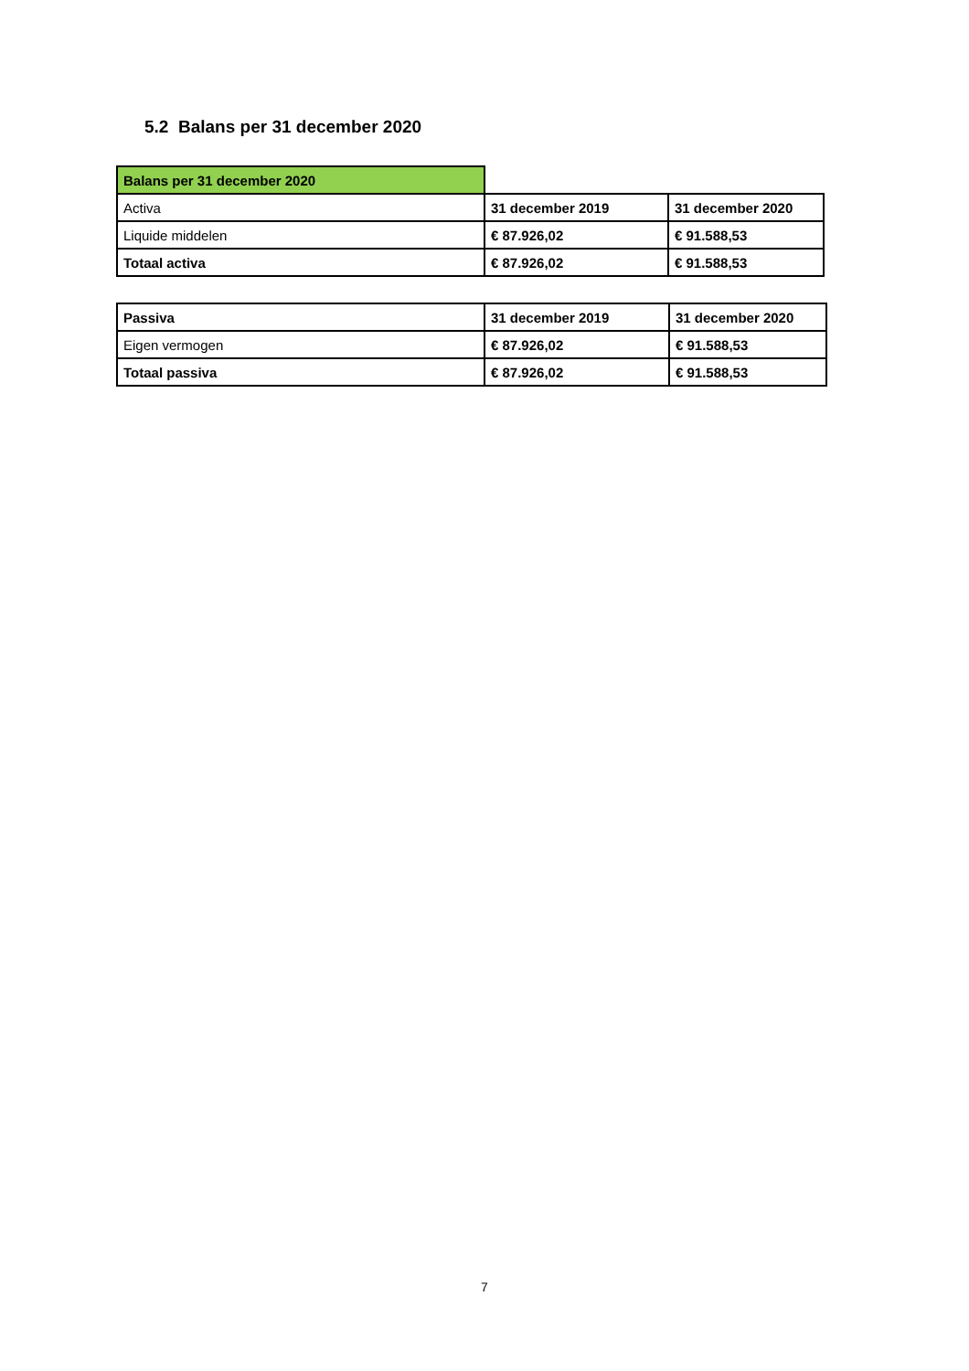5.2 Balans per 31 december 2020
| Balans per 31 december 2020 | | |
| Activa | 31 december 2019 | 31 december 2020 |
| Liquide middelen | € 87.926,02 | € 91.588,53 |
| Totaal activa | € 87.926,02 | € 91.588,53 |
| Passiva | 31 december 2019 | 31 december 2020 |
| --- | --- | --- |
| Eigen vermogen | € 87.926,02 | € 91.588,53 |
| Totaal passiva | € 87.926,02 | € 91.588,53 |
7